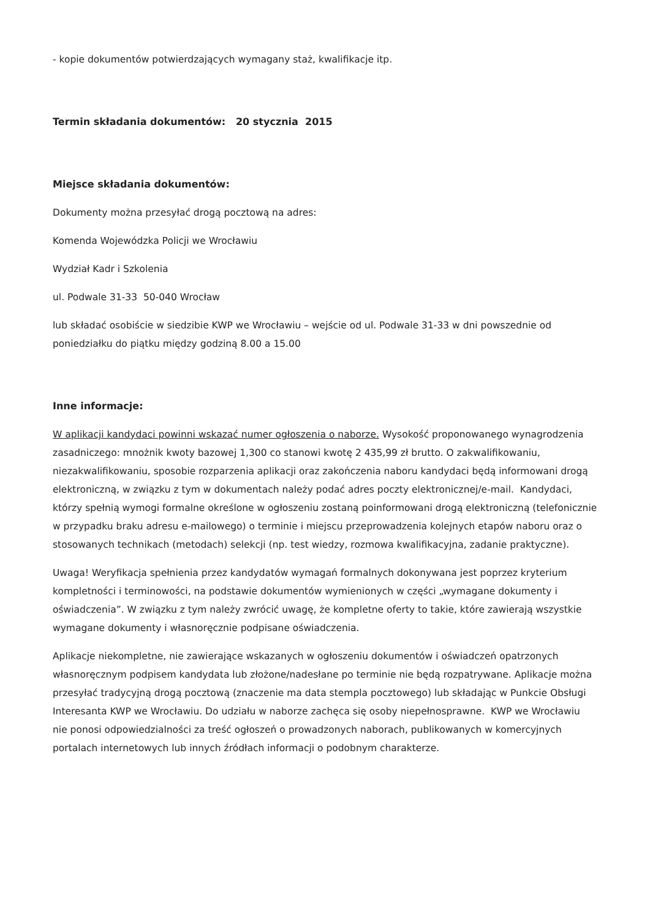- kopie dokumentów potwierdzających wymagany staż, kwalifikacje itp.
Termin składania dokumentów: 20 stycznia 2015
Miejsce składania dokumentów:
Dokumenty można przesyłać drogą pocztową na adres:
Komenda Wojewódzka Policji we Wrocławiu
Wydział Kadr i Szkolenia
ul. Podwale 31-33 50-040 Wrocław
lub składać osobiście w siedzibie KWP we Wrocławiu – wejście od ul. Podwale 31-33 w dni powszednie od poniedziałku do piątku między godziną 8.00 a 15.00
Inne informacje:
W aplikacji kandydaci powinni wskazać numer ogłoszenia o naborze. Wysokość proponowanego wynagrodzenia zasadniczego: mnożnik kwoty bazowej 1,300 co stanowi kwotę 2 435,99 zł brutto. O zakwalifikowaniu, niezakwalifikowaniu, sposobie rozparzenia aplikacji oraz zakończenia naboru kandydaci będą informowani drogą elektroniczną, w związku z tym w dokumentach należy podać adres poczty elektronicznej/e-mail. Kandydaci, którzy spełnią wymogi formalne określone w ogłoszeniu zostaną poinformowani drogą elektroniczną (telefonicznie w przypadku braku adresu e-mailowego) o terminie i miejscu przeprowadzenia kolejnych etapów naboru oraz o stosowanych technikach (metodach) selekcji (np. test wiedzy, rozmowa kwalifikacyjna, zadanie praktyczne).
Uwaga! Weryfikacja spełnienia przez kandydatów wymagań formalnych dokonywana jest poprzez kryterium kompletności i terminowości, na podstawie dokumentów wymienionych w części „wymagane dokumenty i oświadczenia”. W związku z tym należy zwrócić uwagę, że kompletne oferty to takie, które zawierają wszystkie wymagane dokumenty i własnoręcznie podpisane oświadczenia.
Aplikacje niekompletne, nie zawierające wskazanych w ogłoszeniu dokumentów i oświadczeń opatrzonych własnoręcznym podpisem kandydata lub złożone/nadesłane po terminie nie będą rozpatrywane. Aplikacje można przesyłać tradycyjną drogą pocztową (znaczenie ma data stempla pocztowego) lub składając w Punkcie Obsługi Interesanta KWP we Wrocławiu. Do udziału w naborze zachęca się osoby niepełnosprawne. KWP we Wrocławiu nie ponosi odpowiedzialności za treść ogłoszeń o prowadzonych naborach, publikowanych w komercyjnych portalach internetowych lub innych źródłach informacji o podobnym charakterze.